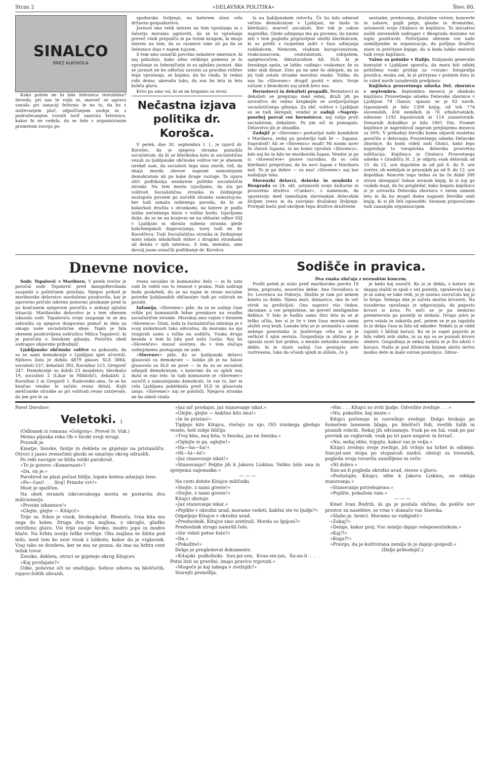Stran 2 »DELAVSKA POLITIKA« Štev. 80.
SINALCO
BREZ ALKOHOLA
Kako potem ne bi bila železnica rentabilna? Seveda, pri nas te volje ni, marveč se uprava zanaša pri sanaciji železnic le na to, da bo z zniževanjem plač, odpuščanjem osobja in s podraževanjem voznih tarif sanirala železnice, kakor bi ne vedela, da se šele z organiziranim prometom razvija go-
spodarsko življenje, na katerem sloni celo državno gospodarstvo.
Javnost ima velik interes na tem vprašanju in z žalostjo moramo ugotoviti, da se to vprašanje preveč vladi prepušča in pa tistim krogom, ki imajo interes na tem, da so razmere take ali pa da se železnice dajo v najem tujcem.
S tem smo označili površno nekatere smernice, ki naj pokažejo, kako silno velikega pomena je to vprašanje za železničarje in za splošno javnost. Ako se javnost ne bo odločno zavzela za pravilno rešitev tega vprašanja, se bojimo, da bo vlada, ki vedno rabi denar, ukrenila tako, da nas bo leta in leta bolela glava.
Krivi pa smo vsi, ki se ne brigamo za stvar.
Nečastna izjava politika dr. Korošca.
V petek, dne 30. septembra t. l., je izjavil dr. Korošec, da je njegova stranka ponudila socialistom, da bi se klerikalna lista in socialistična vezali za ljubljanske občinske volitve ter je obenem izrekel sum, da socialisti tega niso storili, češ, da imajo morda obveze napram samostojnim demokratom ali pa kake druge razloge. Ta izjava sliči podtikanju neiskrene politike socialistični stranki. Na tem mestu izjavljamo, da sta pri volitvah Socialistična stranka in Zedinjenje nastopala povsem po načelih stranke samostoj-no, ker tudi nimata nobenega povoda, da bi se kakorkoli družila s strankami, na katere je padlo toliko nečednega blata v volilni borbi. Izjavljamo dalje, da se ne na krajevni ne na oblastni odbor SSJ v Ljubljani ni obrnila nobena stranka glede kakršnegakoli dogovarjanja, torej tudi ne dr. Koroščeva. Tudi Socialistična stranka in Zedinjenje nista iskala nikakršnih stikov z drugimi strankami ali delala v njih interesu. S tem, menimo, smo dovolj jasno označili podtikanje dr. Korošca.
la na ljubljanskem rotovžu. Če bo kdo odnesel večino demokratom v Ljubljani, ne bodo to klerikalci, marveč socialisti. Ker tak je zakon napredka. Glede udinjanja mu pa povemo, da nismo niti v tem pogledu pripravljeni slediti klerikalcem, ki so prešli z razpetimi jadri v fazo udinjanja radikalcem, Nemcem, vladnim korupcionistom, reakcionarcem, centralistom, robijašem, ugnjetavačem, diktaturašem itd. SLS, ki je ženskega spola, se lahko »udinja« vsakomur, še za tako slab denar. Zato pa ne sme še sklepati, da so jej tudi ostale stranke moralno enake. Toliko, da nas bo »Slovenec« drugič pustil v miru. Svoje račune z demokrati naj uredi brez nas.
Bernotovci in dekalisti propadli. Bernotovci in dekalisti se prepirajo med seboj, druži jih pa sovraštvo do vedno krepkejše se uveljavljočega socialističnega gibanja. Za obč. volitve v Ljubljani so se tudi skregali, vendar je zadnji »Naprej« posebej pozval vse bernotovce, naj volijo proti socialistom, dekaliste. Pa jim nič ni pomagalo. Delavstvo jih je obsodilo.
Zadnjič je »Slovenec« postavljal naše kandidate v Mariboru, sedaj pa postavlja tudi že — župana. Saprabolt! Ali se »Slovencu« mudi! Mi nismo sicer še zbirali župana, in ne bomo vprašali »Slovenca«, kdo naj bo in kdo ne mariborski župan. Vendar je pa iz »Slovenčeve« pisave razvidno, da so celo klerikalci prepričani, da bo novi župan v Mariboru naš. To je pa dobro — za nas! »Slovenec« naj kar nadaljuje tako.
Slovenski delavci, delavke in uradniki v Beogradu so 24. okt. ustanovili svojo kulturno in prosvetno društvo »Cankar«, z namenom, da upostavijo med tamošnjim slovenskim delavskim življem zvezo in da razvijejo družabno življenje. Prirejali bodo pod okriljem tega društva društvene
sestanke, predavanja, družabne večere, koncerte in zabave; gojili petje, glasbo in dramatiko, ustanovili svojo čitalnico in knjižnico. To iniciativo naših slovenskih sodrugov v Beogradu moramo vsi toplo pozdraviti. Poživljamo obenem vse naše somišljenike in organizacije, da požljejo društvu stare in prečitane knjige, da si bodo lahko sestavili tudi svojo knjižnico.
Važno za potnike v Italijo. Italijanski generalni konzulat v Ljubljani sporoča, da mora biti odslej priložena vsaki prošnji za »vizum« fotografija prosilca, enaka oni, ki je pritrjena v potnem listu in to vsled novih tozadevnih predpisov.
Knjižnica prosvetnega odseka Del. zbornice v septembru. Septembra meseca je obiskalo knjižnico Prosvetnega odseka Delavske zbornice v Ljubljani 79 članov, vpisalo se je 92 novih. Izposojenih je bilo 1306 knjig, od teh 774 slovenskih, 456 nemških in 76 srbohrvatskih, odnosno 1192 leposlovnih in 114 znanstvenih. Denarnih dohodkov je bilo 1861 Din. Promet knjižnice je napredoval napram prejšnjemu mesecu za 50%. V prihodnji številki bomo objavili enoletno poročilo o delovanju Prosvetnega odseka Delavske zbornice, da bodo videli naši čitalci, kako lepo napreduje ta vsesplošna delavska prosvetna inštitucija. Knjižnica in čitalnica Prosvetnega odseka v Gradišču št. 2 je odprta vsak delavnik od 10. do 12. ure dopoldne in od pol 6. do 9. ure zvečer, ob nedeljah in praznikih pa od 9. do 12. ure dopoldan. Koncem tega tedna se bo že dobil 300 strani obsegajoč tiskan seznam knjig, ki si naj ga vsakdo kupi, da bo pregledal, kako bogato knjižnico si je ustvarila Delavska zbornica v enem samem letu in da bo mogel doma napisati številke onih knjig, ki si jih želi izposoditi. Seznam priporočamo tudi zunanjim organizacijam.
Dnevne novice.
Sodr. Topalović v Mariboru. V petek zvečer je poročal sodr. Topalović pred mnogoštevilnimi zaupniki o političnem položaju. Njegov prihod je mariborsko delavstvo navdušeno pozdravilo, kar je zgovorno pričalo iskreno ponovno ploskanje pred in po končanem njegovem poročilu o sedanji splošni situaciji. Mariborsko delavstvo je s tem obenem izkazalo sodr. Topaloviću svoje zaupanje in se mu zahvalilo za njegovo dragoceno pomoč in delo za zmago naše socialistične ideje. Toplo je bila obenem pozdravljena sodružica Milica Topalović, ki je poročala o ženskem gibanju. Poročila obeh sodrugov objavimo prihodnjič.
Ljubljanske občinske volitve so pokazale, da so se sami demokratje v Ljubljani spet učvrstili. Njihova lista je dobila 4879 glasov, SLS 3864, socialisti 537, dekalisti 392, Ravnihar 513, Gregorič 247. Demokratje so dobili 23 mandatov, klerikalci 19, socialisti 2 (Likar in Miklošič), dekalisti 2, Ravnihar 2 in Gregorič 1. Radovedni smo, če se bo končno vendar le začelo resno delati. Kajti meščanske stranke so pri volitvah resno zatrjevale, da jim gre le za
resno socialno in komunalno delo — in bi zato radi že videli vso to resnost v praksi. Naši sodrugi bodo poskrbeli, da se na nujne in resne socialne potrebe ljubljanskih občinarjev tudi po volitvah ne pozabi.
Infamija. »Slovenec« piše, da so se zadnje čase vršile pri komunistih hišne preiskave na ovadbo socialistične stranke. Marsikaj smo vajeni v besnem »Slovencu« čitati, toda ta žurnalistična infamija je v svoji nizkotnosti tako odvratna, da moramo na njo reagirati samo s tožbo na sodišču. Vsaka druga beseda o tem bi bila pod našo častjo. Naj bo »Slovenčev« mazač uverjen, da v tem slučaju sodnijskemu postopanju ne uide.
»Slovenec« piše, da so ljubljanski delavci glasovali za demokrate — koliko jih je na žalost glasovalo za SLS ne pove — in da so se socialisti udinjali demokratom, s katerimi da so sploh ena duša in eno telo. In tudi komuniste je »Slovenec« zaročil s samostojnimi demokrati. In vse to, ker ni cela Ljubljana pokleknila pred SLS in glasovala zanjo. »Slovenec« naj se potolaži. Njegova stranka ne bo nikoli vlada-
Sodišče in pravica.
Dva enaka slučaja z neenakim koncem.
Prošli petek je stalo pred mariborsko poroto 18 letno, priprosto, nesrečno dekle, Ana Osvaldova iz Sv. Lovrenca na Pohorju. Služila je tam pri nekem kmetu za deklo. Njena mati, dninarica, ima še več otrok za preživljati. Ona napravi vtis čedne, skromne, a vse preplašene, ne preveč inteligentne deklice. V šolo je hodila samo štiri leta in se je težko učila, ker si je že v tem času morala sama služiti svoj kruh. Lansko leto se je seznanila s sinom nekega posestnika iz Janževega vrha in se je večkrat ž njim sestala. Gospodinja in občina jo je opisala sicer kot pridno, a menda nekoliko omejeno dekle, ki je zlasti zadnji čas postajala zelo raztresena, tako da včasih sploh ni slišala, če ji
je kedo kaj naročil. Ko jo je dekla, s katero ste skupaj služili in spali v isti postelji, vpraševala kaj ji je in zakaj se tako redi, jo je osorno zavračala kaj jo to briga. Nekega dne je začela močno krvaveti. Na tozadevna vprašanja je odgovarjala, da pogosto krvavi iz nosa. Po noči se je pa nemirno premetavala po postelji in stokala. Drugo jutro je prva vstala in zakurila peč, potem se je pa izgubila in je dolgo časa ni bilo od nikoder. Nekdo jo je videl izginiti v bližnji koruzi. Ko se je zopet pojavila je bila videti zelo slaba, in za njo so se poznali krvavi sledovi. Gospodinja je nekaj sumila in je šla iskati v koruzo. Našla je pod fižolovim listjem skrito mrtvo moško dete in malo vstran posteljico. Zdrav-
Pavel Dorohov:
Veletoki. 1
(Odlomek iz romana »Golgota«. Prevel Iv. Vuk.)
Motno pljuska reka Ob v široki svoji strugi.
Praznik je.
Kmetje, ženske, fantje in dekleta se gnjetejo na pristanišču. Otroci z jasno zvenečimi glaski se smučejo okrog odraslih.
Po reki navzgor se bliža veliki parobrod.
»To je gotovo »Komersant«?
»Da, on je.«
Parobrod se plazi počasi bližje, lopate kolesa udarjajo leno.
»Po—časi! . . . Stoj! Primite vrv!«
Most je spuščen.
Na obeh straneh izkrcevalnega mostu se postavita dva milicionarja.
»Prosim izkaznice!«
»Glejte, glejte — Kitajci!«
Trije so. Eden je visok, širokoplečat. Blesteča, črna kita mu sega do kolen. Druga dva sta majhna, z okroglo, gladko ostriženo glavo. Vsi trije nosijo široko, modro jopo in modre hlače. Na hrbtu nosijo težke zvežnje. Oba majhna se šibita pod težo, med tem ko nosi visok z lahkoto, kakor da je vzglavnik. Vsaj tako se dozdeva, ker se mu ne pozna, da ima na hrbtu cent težak tovor.
Ženske, dekleta, otroci se gnjetejo okrog Kitajcev.
»Kaj prodajate?«
Ozke, poševne oči se smehljajo. Solnce odseva na bleščečih, rujavo-žoltih obrazih.
»Jaz nič prodajat, jaz stanovanje iskat.«
»Glejte, glejte — kakšno kito ima!«
»In še pristno!«
Tipljejo kito Kitajca, vlečejo za njo. Oči visokega gledajo veselo, beli zobje bličijo.
»Tvoj kita, moj kita, ti ženska, jaz ne ženska.«
»Oglejte si ga, oglejte!«
»Ha—ha—ha!«
»Hi—hi—hi!«
»Jaz stanovanje iskat!«
»Stanovanje? Peljite jih k Jakovu Liskinu. Veliko hišo ima in sprejema najemnike.«
— — —
Na cesti dohite Kitajce miličniki.
»Stojte, z nami greste!«
»Stojte, z nami greste!«
Kitajci obstoje.
»Jaz stanovanje iskat.«
»Pojdite v okrožni urad, moramo vedeti, kakšni ste to ljudje?«
Odpeljejo Kitajce v okrožni urad.
»Predsednik, Kitajce smo aretirali. Morda so špijoni?«
Predsednik strogo namršil čelo.
»Ste videli potne liste?«
»Da.«
»Pokažite!«
Dolgo je pregledoval dokumente.
»Kitajski podložniki: Sun-jat-sen, Kvan-sin-jun, Šu-an-li . . . Potni listi so pravilni, imajo pravico trgovati.«
»Mogoče je kaj takega v zvežnjih?«
Starejši premišlja.
»Hm . . . Kitajci so zviti ljudje. Odvežite zvežnje . . .«
»Nu, pokažite, kaj imate.«
Kitajci počenejo in razvežejo zvežnje. Dolgo brskajo po šumečem lanenem blagu, po bleščeči židi, svetlih šalih in pisanih robcih. Nekaj jih odvzamejo. Vsak po en šal, vsak po par prevlak za vzglavnik, vsak po tri pare nogavic in brisač.
»Nu, sedaj idite, trgujte, kakor vas je volja.«
Kitajci zvežejo svoje zvežnje, jih vržejo na hrbet in odidejo. Sun-jat-sen stopa po stopnicah nizdol, obstoji za trenutek, pogleda svoja tovariša zamišljeno in reče:
»Ni dobro.«
Šun-an-li pogleda okrožni urad, strese z glavo.
»Poslušajte, Kitajci, idite k Jakovu Liskinu, on oddaja stanovanja.«
»Stanovanje potrebujemo.«
»Pojdite, pokažem vam.«
— — —
Kmet Ivan Bodrih, ki ga je poslala občina, da poišče nov prostor za naselitev, se vrne v domačo vas Sisovka.
»Slabo je, bratci. Moramo se vzdigniti!«
»Zakaj?«
»Delajo, kakor prej. Vso zemljo dajajo veleposestnikom.«
»Kaj?!«
»Koga?!«
»Pravijo, da je kultivirana zemlja in jo dajejo gospodi.«
(Dalje prihodnjič.)